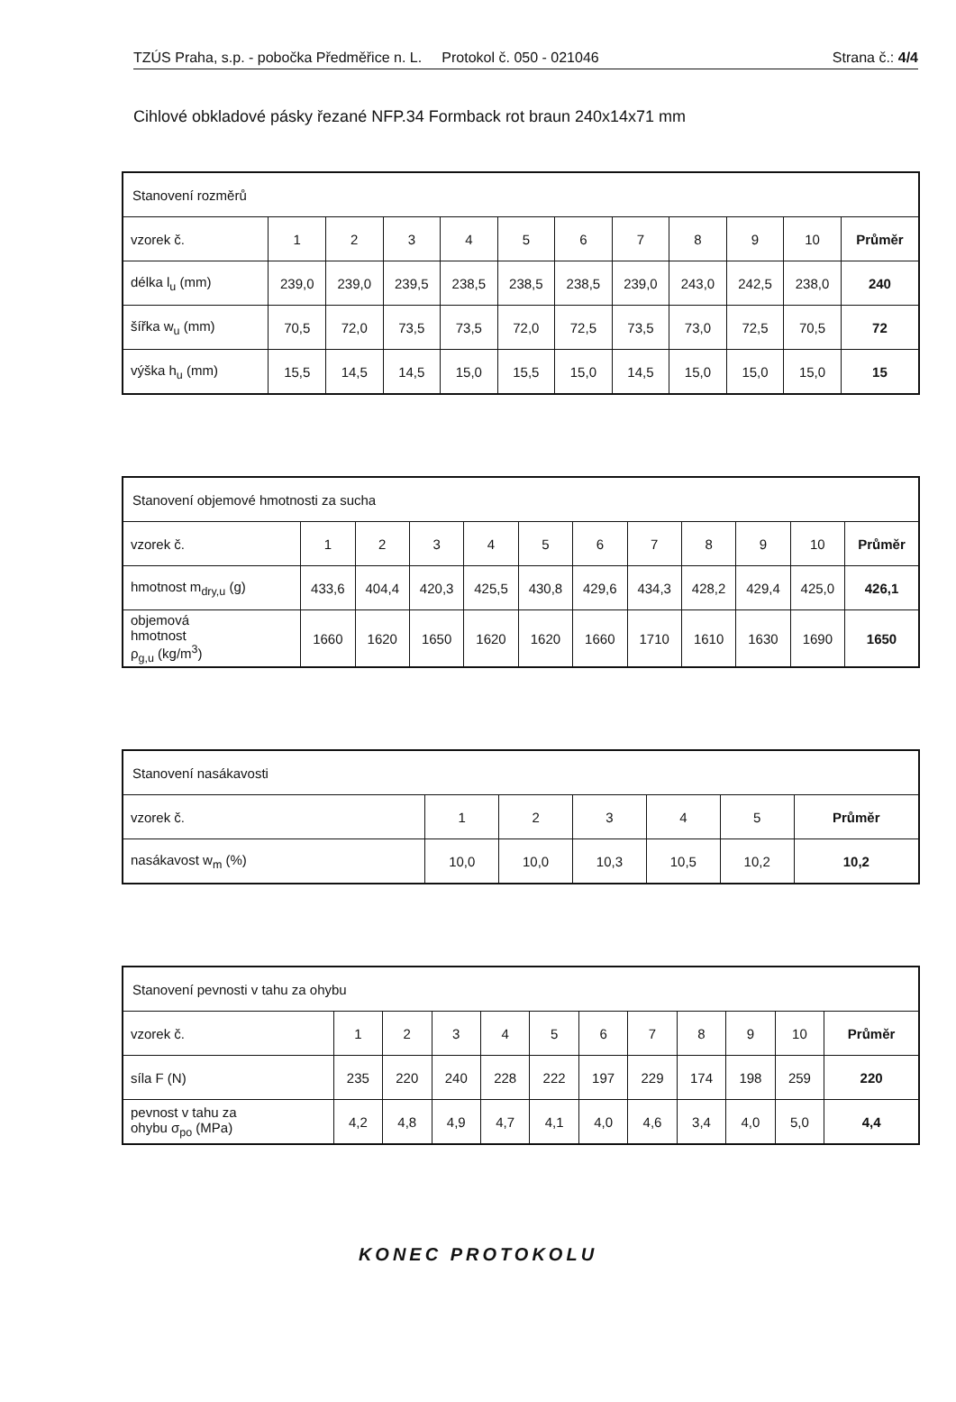TZÚS Praha, s.p. - pobočka Předměřice n. L. Protokol č. 050 - 021046 Strana č.: 4/4
Cihlové obkladové pásky řezané NFP.34 Formback rot braun 240x14x71 mm
| Stanovení rozměrů | | | | | | | | | | | |
| vzorek č. | 1 | 2 | 3 | 4 | 5 | 6 | 7 | 8 | 9 | 10 | Průměr |
| délka l<sub>u</sub> (mm) | 239,0 | 239,0 | 239,5 | 238,5 | 238,5 | 238,5 | 239,0 | 243,0 | 242,5 | 238,0 | 240 |
| šířka w<sub>u</sub> (mm) | 70,5 | 72,0 | 73,5 | 73,5 | 72,0 | 72,5 | 73,5 | 73,0 | 72,5 | 70,5 | 72 |
| výška h<sub>u</sub> (mm) | 15,5 | 14,5 | 14,5 | 15,0 | 15,5 | 15,0 | 14,5 | 15,0 | 15,0 | 15,0 | 15 |
| Stanovení objemové hmotnosti za sucha | | | | | | | | | | | |
| vzorek č. | 1 | 2 | 3 | 4 | 5 | 6 | 7 | 8 | 9 | 10 | Průměr |
| hmotnost m<sub>dry,u</sub> (g) | 433,6 | 404,4 | 420,3 | 425,5 | 430,8 | 429,6 | 434,3 | 428,2 | 429,4 | 425,0 | 426,1 |
| objemová hmotnost ρ<sub>g,u</sub> (kg/m<sup>3</sup>) | 1660 | 1620 | 1650 | 1620 | 1620 | 1660 | 1710 | 1610 | 1630 | 1690 | 1650 |
| Stanovení nasákavosti | | | | | | |
| vzorek č. | 1 | 2 | 3 | 4 | 5 | Průměr |
| nasákavost w<sub>m</sub> (%) | 10,0 | 10,0 | 10,3 | 10,5 | 10,2 | 10,2 |
| Stanovení pevnosti v tahu za ohybu | | | | | | | | | | | |
| vzorek č. | 1 | 2 | 3 | 4 | 5 | 6 | 7 | 8 | 9 | 10 | Průměr |
| síla F (N) | 235 | 220 | 240 | 228 | 222 | 197 | 229 | 174 | 198 | 259 | 220 |
| pevnost v tahu za ohybu σ<sub>po</sub> (MPa) | 4,2 | 4,8 | 4,9 | 4,7 | 4,1 | 4,0 | 4,6 | 3,4 | 4,0 | 5,0 | 4,4 |
KONEC PROTOKOLU